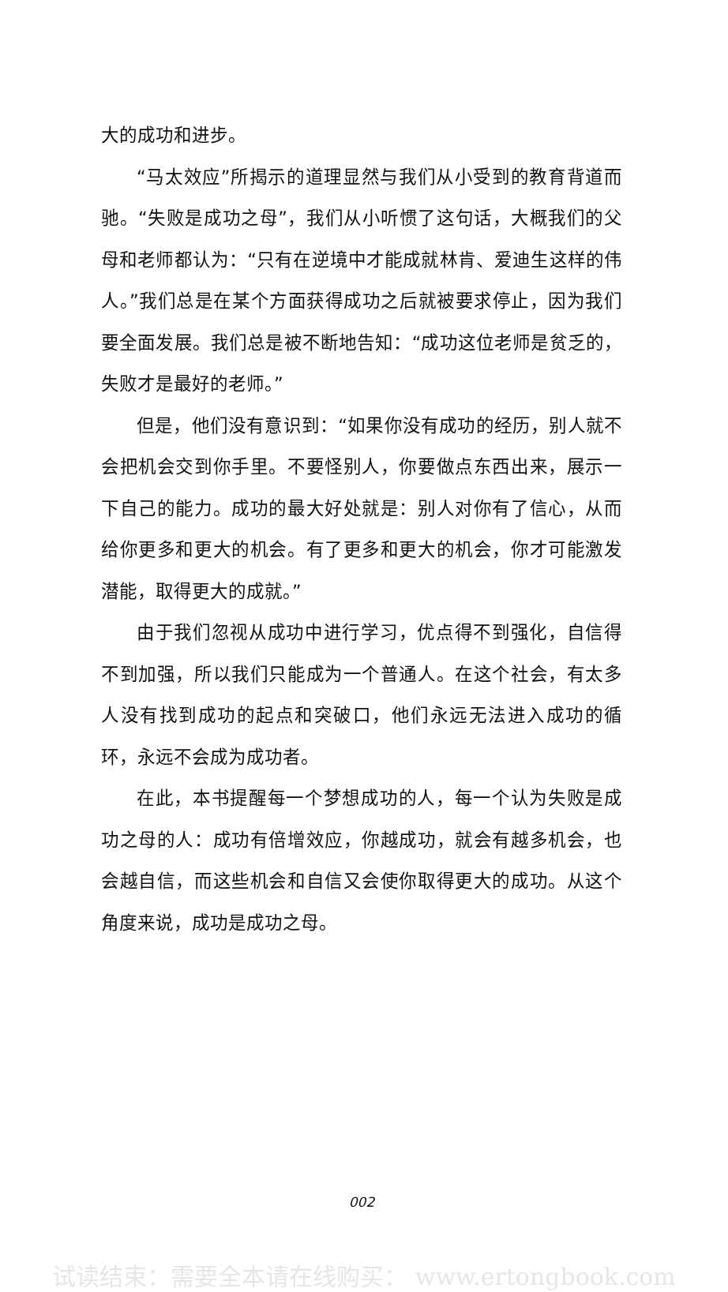大的成功和进步。
“马太效应”所揭示的道理显然与我们从小受到的教育背道而驰。“失败是成功之母”，我们从小听惯了这句话，大概我们的父母和老师都认为：“只有在逆境中才能成就林肯、爱迪生这样的伟人。”我们总是在某个方面获得成功之后就被要求停止，因为我们要全面发展。我们总是被不断地告知：“成功这位老师是贫乏的，失败才是最好的老师。”
但是，他们没有意识到：“如果你没有成功的经历，别人就不会把机会交到你手里。不要怪别人，你要做点东西出来，展示一下自己的能力。成功的最大好处就是：别人对你有了信心，从而给你更多和更大的机会。有了更多和更大的机会，你才可能激发潜能，取得更大的成就。”
由于我们忽视从成功中进行学习，优点得不到强化，自信得不到加强，所以我们只能成为一个普通人。在这个社会，有太多人没有找到成功的起点和突破口，他们永远无法进入成功的循环，永远不会成为成功者。
在此，本书提醒每一个梦想成功的人，每一个认为失败是成功之母的人：成功有倍增效应，你越成功，就会有越多机会，也会越自信，而这些机会和自信又会使你取得更大的成功。从这个角度来说，成功是成功之母。
002
试读结束：需要全本请在线购买： www.ertongbook.com